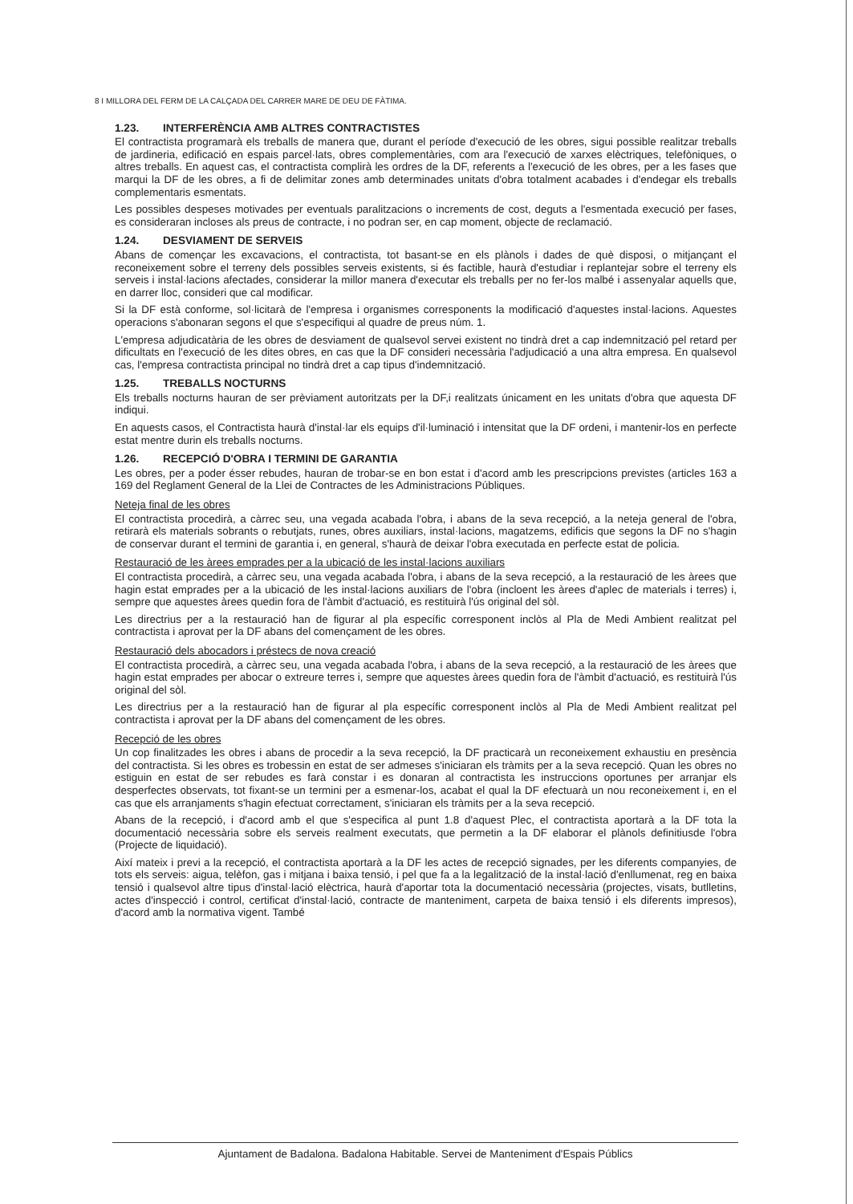8 I MILLORA DEL FERM DE LA CALÇADA DEL CARRER MARE DE DEU DE FÀTIMA.
1.23. INTERFERÈNCIA AMB ALTRES CONTRACTISTES
El contractista programarà els treballs de manera que, durant el període d'execució de les obres, sigui possible realitzar treballs de jardineria, edificació en espais parcel·lats, obres complementàries, com ara l'execució de xarxes elèctriques, telefòniques, o altres treballs. En aquest cas, el contractista complirà les ordres de la DF, referents a l'execució de les obres, per a les fases que marqui la DF de les obres, a fi de delimitar zones amb determinades unitats d'obra totalment acabades i d'endegar els treballs complementaris esmentats.
Les possibles despeses motivades per eventuals paralitzacions o increments de cost, deguts a l'esmentada execució per fases, es consideraran incloses als preus de contracte, i no podran ser, en cap moment, objecte de reclamació.
1.24. DESVIAMENT DE SERVEIS
Abans de començar les excavacions, el contractista, tot basant-se en els plànols i dades de què disposi, o mitjançant el reconeixement sobre el terreny dels possibles serveis existents, si és factible, haurà d'estudiar i replantejar sobre el terreny els serveis i instal·lacions afectades, considerar la millor manera d'executar els treballs per no fer-los malbé i assenyalar aquells que, en darrer lloc, consideri que cal modificar.
Si la DF està conforme, sol·licitarà de l'empresa i organismes corresponents la modificació d'aquestes instal·lacions. Aquestes operacions s'abonaran segons el que s'especifiqui al quadre de preus núm. 1.
L'empresa adjudicatària de les obres de desviament de qualsevol servei existent no tindrà dret a cap indemnització pel retard per dificultats en l'execució de les dites obres, en cas que la DF consideri necessària l'adjudicació a una altra empresa. En qualsevol cas, l'empresa contractista principal no tindrà dret a cap tipus d'indemnització.
1.25. TREBALLS NOCTURNS
Els treballs nocturns hauran de ser prèviament autoritzats per la DF,i realitzats únicament en les unitats d'obra que aquesta DF indiqui.
En aquests casos, el Contractista haurà d'instal·lar els equips d'il·luminació i intensitat que la DF ordeni, i mantenir-los en perfecte estat mentre durin els treballs nocturns.
1.26. RECEPCIÓ D'OBRA I TERMINI DE GARANTIA
Les obres, per a poder ésser rebudes, hauran de trobar-se en bon estat i d'acord amb les prescripcions previstes (articles 163 a 169 del Reglament General de la Llei de Contractes de les Administracions Públiques.
Neteja final de les obres
El contractista procedirà, a càrrec seu, una vegada acabada l'obra, i abans de la seva recepció, a la neteja general de l'obra, retirarà els materials sobrants o rebutjats, runes, obres auxiliars, instal·lacions, magatzems, edificis que segons la DF no s'hagin de conservar durant el termini de garantia i, en general, s'haurà de deixar l'obra executada en perfecte estat de policia.
Restauració de les àrees emprades per a la ubicació de les instal·lacions auxiliars
El contractista procedirà, a càrrec seu, una vegada acabada l'obra, i abans de la seva recepció, a la restauració de les àrees que hagin estat emprades per a la ubicació de les instal·lacions auxiliars de l'obra (incloent les àrees d'aplec de materials i terres) i, sempre que aquestes àrees quedin fora de l'àmbit d'actuació, es restituirà l'ús original del sòl.
Les directrius per a la restauració han de figurar al pla específic corresponent inclòs al Pla de Medi Ambient realitzat pel contractista i aprovat per la DF abans del començament de les obres.
Restauració dels abocadors i préstecs de nova creació
El contractista procedirà, a càrrec seu, una vegada acabada l'obra, i abans de la seva recepció, a la restauració de les àrees que hagin estat emprades per abocar o extreure terres i, sempre que aquestes àrees quedin fora de l'àmbit d'actuació, es restituirà l'ús original del sòl.
Les directrius per a la restauració han de figurar al pla específic corresponent inclòs al Pla de Medi Ambient realitzat pel contractista i aprovat per la DF abans del començament de les obres.
Recepció de les obres
Un cop finalitzades les obres i abans de procedir a la seva recepció, la DF practicarà un reconeixement exhaustiu en presència del contractista. Si les obres es trobessin en estat de ser admeses s'iniciaran els tràmits per a la seva recepció. Quan les obres no estiguin en estat de ser rebudes es farà constar i es donaran al contractista les instruccions oportunes per arranjar els desperfectes observats, tot fixant-se un termini per a esmenar-los, acabat el qual la DF efectuarà un nou reconeixement i, en el cas que els arranjaments s'hagin efectuat correctament, s'iniciaran els tràmits per a la seva recepció.
Abans de la recepció, i d'acord amb el que s'especifica al punt 1.8 d'aquest Plec, el contractista aportarà a la DF tota la documentació necessària sobre els serveis realment executats, que permetin a la DF elaborar el plànols definitiusde l'obra (Projecte de liquidació).
Així mateix i previ a la recepció, el contractista aportarà a la DF les actes de recepció signades, per les diferents companyies, de tots els serveis: aigua, telèfon, gas i mitjana i baixa tensió, i pel que fa a la legalització de la instal·lació d'enllumenat, reg en baixa tensió i qualsevol altre tipus d'instal·lació elèctrica, haurà d'aportar tota la documentació necessària (projectes, visats, butlletins, actes d'inspecció i control, certificat d'instal·lació, contracte de manteniment, carpeta de baixa tensió i els diferents impresos), d'acord amb la normativa vigent. També
Ajuntament de Badalona. Badalona Habitable. Servei de Manteniment d'Espais Públics